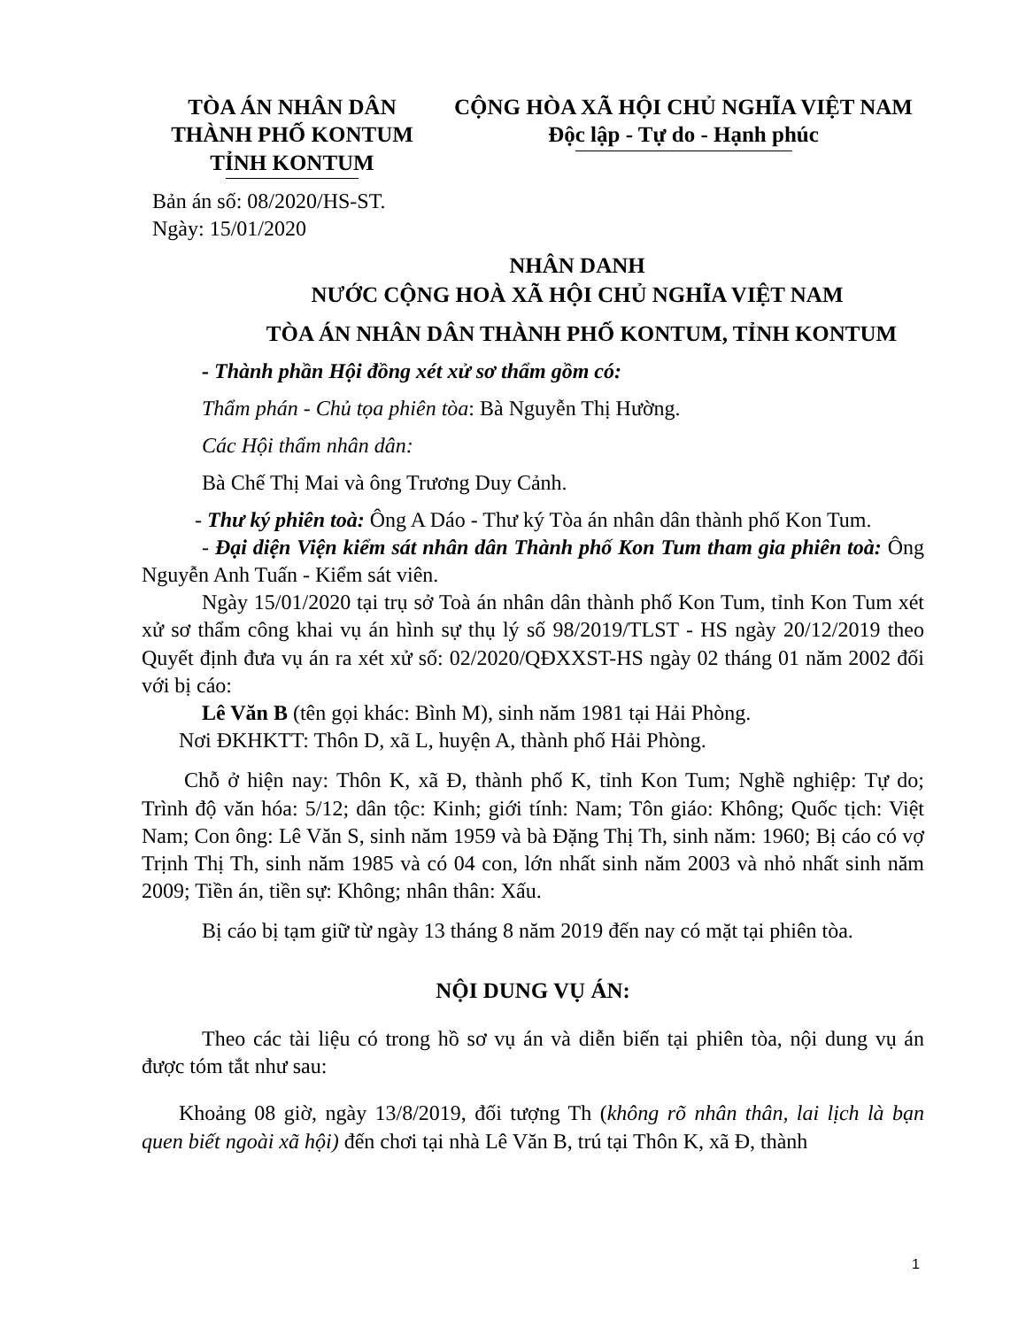TÒA ÁN NHÂN DÂN
THÀNH PHỐ KONTUM
TỈNH KONTUM
CỘNG HÒA XÃ HỘI CHỦ NGHĨA VIỆT NAM
Độc lập - Tự do - Hạnh phúc
Bản án số: 08/2020/HS-ST.
Ngày: 15/01/2020
NHÂN DANH
NƯỚC CỘNG HOÀ XÃ HỘI CHỦ NGHĨA VIỆT NAM
TÒA ÁN NHÂN DÂN THÀNH PHỐ KONTUM, TỈNH KONTUM
- Thành phần Hội đồng xét xử sơ thẩm gồm có:
Thẩm phán - Chủ tọa phiên tòa: Bà Nguyễn Thị Hường.
Các Hội thẩm nhân dân:
Bà Chế Thị Mai và ông Trương Duy Cảnh.
- Thư ký phiên toà: Ông A Dáo - Thư ký Tòa án nhân dân thành phố Kon Tum.
- Đại diện Viện kiểm sát nhân dân Thành phố Kon Tum tham gia phiên toà: Ông Nguyễn Anh Tuấn - Kiểm sát viên.
Ngày 15/01/2020 tại trụ sở Toà án nhân dân thành phố Kon Tum, tỉnh Kon Tum xét xử sơ thẩm công khai vụ án hình sự thụ lý số 98/2019/TLST - HS ngày 20/12/2019 theo Quyết định đưa vụ án ra xét xử số: 02/2020/QĐXXST-HS ngày 02 tháng 01 năm 2002 đối với bị cáo:
Lê Văn B (tên gọi khác: Bình M), sinh năm 1981 tại Hải Phòng.
Nơi ĐKHKTT: Thôn D, xã L, huyện A, thành phố Hải Phòng.
Chỗ ở hiện nay: Thôn K, xã Đ, thành phố K, tỉnh Kon Tum; Nghề nghiệp: Tự do; Trình độ văn hóa: 5/12; dân tộc: Kinh; giới tính: Nam; Tôn giáo: Không; Quốc tịch: Việt Nam; Con ông: Lê Văn S, sinh năm 1959 và bà Đặng Thị Th, sinh năm: 1960; Bị cáo có vợ Trịnh Thị Th, sinh năm 1985 và có 04 con, lớn nhất sinh năm 2003 và nhỏ nhất sinh năm 2009; Tiền án, tiền sự: Không; nhân thân: Xấu.
Bị cáo bị tạm giữ từ ngày 13 tháng 8 năm 2019 đến nay có mặt tại phiên tòa.
NỘI DUNG VỤ ÁN:
Theo các tài liệu có trong hồ sơ vụ án và diễn biến tại phiên tòa, nội dung vụ án được tóm tắt như sau:
Khoảng 08 giờ, ngày 13/8/2019, đối tượng Th (không rõ nhân thân, lai lịch là bạn quen biết ngoài xã hội) đến chơi tại nhà Lê Văn B, trú tại Thôn K, xã Đ, thành
1